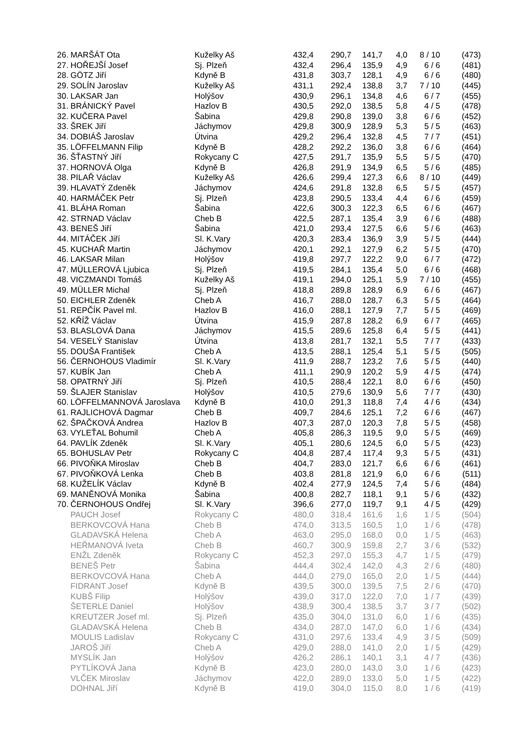| 26. | MARŠÁT Ota | Kuželky Aš | 432,4 | 290,7 | 141,7 | 4,0 | 8 / 10 | (473) |
| 27. | HOŘEJŠÍ Josef | Sj. Plzeň | 432,4 | 296,4 | 135,9 | 4,9 | 6 / 6 | (481) |
| 28. | GÖTZ Jiří | Kdyně B | 431,8 | 303,7 | 128,1 | 4,9 | 6 / 6 | (480) |
| 29. | SOLÍN Jaroslav | Kuželky Aš | 431,1 | 292,4 | 138,8 | 3,7 | 7 / 10 | (445) |
| 30. | LAKSAR Jan | Holýšov | 430,9 | 296,1 | 134,8 | 4,6 | 6 / 7 | (455) |
| 31. | BRÁNICKÝ Pavel | Hazlov B | 430,5 | 292,0 | 138,5 | 5,8 | 4 / 5 | (478) |
| 32. | KUČERA Pavel | Šabina | 429,8 | 290,8 | 139,0 | 3,8 | 6 / 6 | (452) |
| 33. | ŠREK Jiří | Jáchymov | 429,8 | 300,9 | 128,9 | 5,3 | 5 / 5 | (463) |
| 34. | DOBIÁŠ Jaroslav | Útvina | 429,2 | 296,4 | 132,8 | 4,5 | 7 / 7 | (451) |
| 35. | LÖFFELMANN Filip | Kdyně B | 428,2 | 292,2 | 136,0 | 3,8 | 6 / 6 | (464) |
| 36. | ŠŤASTNÝ Jiří | Rokycany C | 427,5 | 291,7 | 135,9 | 5,5 | 5 / 5 | (470) |
| 37. | HORNOVÁ Olga | Kdyně B | 426,8 | 291,9 | 134,9 | 6,5 | 5 / 6 | (485) |
| 38. | PILAŘ Václav | Kuželky Aš | 426,6 | 299,4 | 127,3 | 6,6 | 8 / 10 | (449) |
| 39. | HLAVATÝ Zdeněk | Jáchymov | 424,6 | 291,8 | 132,8 | 6,5 | 5 / 5 | (457) |
| 40. | HARMÁČEK Petr | Sj. Plzeň | 423,8 | 290,5 | 133,4 | 4,4 | 6 / 6 | (459) |
| 41. | BLÁHA Roman | Šabina | 422,6 | 300,3 | 122,3 | 6,5 | 6 / 6 | (467) |
| 42. | STRNAD Václav | Cheb B | 422,5 | 287,1 | 135,4 | 3,9 | 6 / 6 | (488) |
| 43. | BENEŠ Jiří | Šabina | 421,0 | 293,4 | 127,5 | 6,6 | 5 / 6 | (463) |
| 44. | MITÁČEK Jiří | Sl. K.Vary | 420,3 | 283,4 | 136,9 | 3,9 | 5 / 5 | (444) |
| 45. | KUCHAŘ Martin | Jáchymov | 420,1 | 292,1 | 127,9 | 6,2 | 5 / 5 | (470) |
| 46. | LAKSAR Milan | Holýšov | 419,8 | 297,7 | 122,2 | 9,0 | 6 / 7 | (472) |
| 47. | MÜLLEROVÁ Ljubica | Sj. Plzeň | 419,5 | 284,1 | 135,4 | 5,0 | 6 / 6 | (468) |
| 48. | VICZMANDI Tomáš | Kuželky Aš | 419,1 | 294,0 | 125,1 | 5,9 | 7 / 10 | (455) |
| 49. | MÜLLER Michal | Sj. Plzeň | 418,8 | 289,8 | 128,9 | 6,9 | 6 / 6 | (467) |
| 50. | EICHLER Zdeněk | Cheb A | 416,7 | 288,0 | 128,7 | 6,3 | 5 / 5 | (464) |
| 51. | REPČÍK Pavel ml. | Hazlov B | 416,0 | 288,1 | 127,9 | 7,7 | 5 / 5 | (469) |
| 52. | KŘÍŽ Václav | Útvina | 415,9 | 287,8 | 128,2 | 6,9 | 6 / 7 | (465) |
| 53. | BLASLOVÁ Dana | Jáchymov | 415,5 | 289,6 | 125,8 | 6,4 | 5 / 5 | (441) |
| 54. | VESELÝ Stanislav | Útvina | 413,8 | 281,7 | 132,1 | 5,5 | 7 / 7 | (433) |
| 55. | DOUŠA František | Cheb A | 413,5 | 288,1 | 125,4 | 5,1 | 5 / 5 | (505) |
| 56. | ČERNOHOUS Vladimír | Sl. K.Vary | 411,9 | 288,7 | 123,2 | 7,6 | 5 / 5 | (440) |
| 57. | KUBÍK Jan | Cheb A | 411,1 | 290,9 | 120,2 | 5,9 | 4 / 5 | (474) |
| 58. | OPATRNÝ Jiří | Sj. Plzeň | 410,5 | 288,4 | 122,1 | 8,0 | 6 / 6 | (450) |
| 59. | ŠLAJER Stanislav | Holýšov | 410,5 | 279,6 | 130,9 | 5,6 | 7 / 7 | (430) |
| 60. | LÖFFELMANNOVÁ Jaroslava | Kdyně B | 410,0 | 291,3 | 118,8 | 7,4 | 4 / 6 | (434) |
| 61. | RAJLICHOVÁ Dagmar | Cheb B | 409,7 | 284,6 | 125,1 | 7,2 | 6 / 6 | (467) |
| 62. | ŠPAČKOVÁ Andrea | Hazlov B | 407,3 | 287,0 | 120,3 | 7,8 | 5 / 5 | (458) |
| 63. | VYLEŤAL Bohumil | Cheb A | 405,8 | 286,3 | 119,5 | 9,0 | 5 / 5 | (469) |
| 64. | PAVLÍK Zdeněk | Sl. K.Vary | 405,1 | 280,6 | 124,5 | 6,0 | 5 / 5 | (423) |
| 65. | BOHUSLAV Petr | Rokycany C | 404,8 | 287,4 | 117,4 | 9,3 | 5 / 5 | (431) |
| 66. | PIVOŇKA Miroslav | Cheb B | 404,7 | 283,0 | 121,7 | 6,6 | 6 / 6 | (461) |
| 67. | PIVOŇKOVÁ Lenka | Cheb B | 403,8 | 281,8 | 121,9 | 6,0 | 6 / 6 | (511) |
| 68. | KUŽELÍK Václav | Kdyně B | 402,4 | 277,9 | 124,5 | 7,4 | 5 / 6 | (484) |
| 69. | MANĚNOVÁ Monika | Šabina | 400,8 | 282,7 | 118,1 | 9,1 | 5 / 6 | (432) |
| 70. | ČERNOHOUS Ondřej | Sl. K.Vary | 396,6 | 277,0 | 119,7 | 9,1 | 4 / 5 | (429) |
| | PAUCH Josef | Rokycany C | 480,0 | 318,4 | 161,6 | 1,6 | 1 / 5 | (504) |
| | BERKOVCOVÁ Hana | Cheb B | 474,0 | 313,5 | 160,5 | 1,0 | 1 / 6 | (478) |
| | GLADAVSKÁ Helena | Cheb A | 463,0 | 295,0 | 168,0 | 0,0 | 1 / 5 | (463) |
| | HEŘMANOVÁ Iveta | Cheb B | 460,7 | 300,9 | 159,8 | 2,7 | 3 / 6 | (532) |
| | ENŽL Zdeněk | Rokycany C | 452,3 | 297,0 | 155,3 | 4,7 | 1 / 5 | (479) |
| | BENEŠ Petr | Šabina | 444,4 | 302,4 | 142,0 | 4,3 | 2 / 6 | (480) |
| | BERKOVCOVÁ Hana | Cheb A | 444,0 | 279,0 | 165,0 | 2,0 | 1 / 5 | (444) |
| | FIDRANT Josef | Kdyně B | 439,5 | 300,0 | 139,5 | 7,5 | 2 / 6 | (470) |
| | KUBŠ Filip | Holýšov | 439,0 | 317,0 | 122,0 | 7,0 | 1 / 7 | (439) |
| | ŠETERLE Daniel | Holýšov | 438,9 | 300,4 | 138,5 | 3,7 | 3 / 7 | (502) |
| | KREUTZER Josef ml. | Sj. Plzeň | 435,0 | 304,0 | 131,0 | 6,0 | 1 / 6 | (435) |
| | GLADAVSKÁ Helena | Cheb B | 434,0 | 287,0 | 147,0 | 6,0 | 1 / 6 | (434) |
| | MOULIS Ladislav | Rokycany C | 431,0 | 297,6 | 133,4 | 4,9 | 3 / 5 | (509) |
| | JAROŠ Jiří | Cheb A | 429,0 | 288,0 | 141,0 | 2,0 | 1 / 5 | (429) |
| | MYSLÍK Jan | Holýšov | 426,2 | 286,1 | 140,1 | 3,1 | 4 / 7 | (436) |
| | PYTLÍKOVÁ Jana | Kdyně B | 423,0 | 280,0 | 143,0 | 3,0 | 1 / 6 | (423) |
| | VLČEK Miroslav | Jáchymov | 422,0 | 289,0 | 133,0 | 5,0 | 1 / 5 | (422) |
| | DOHNAL Jiří | Kdyně B | 419,0 | 304,0 | 115,0 | 8,0 | 1 / 6 | (419) |